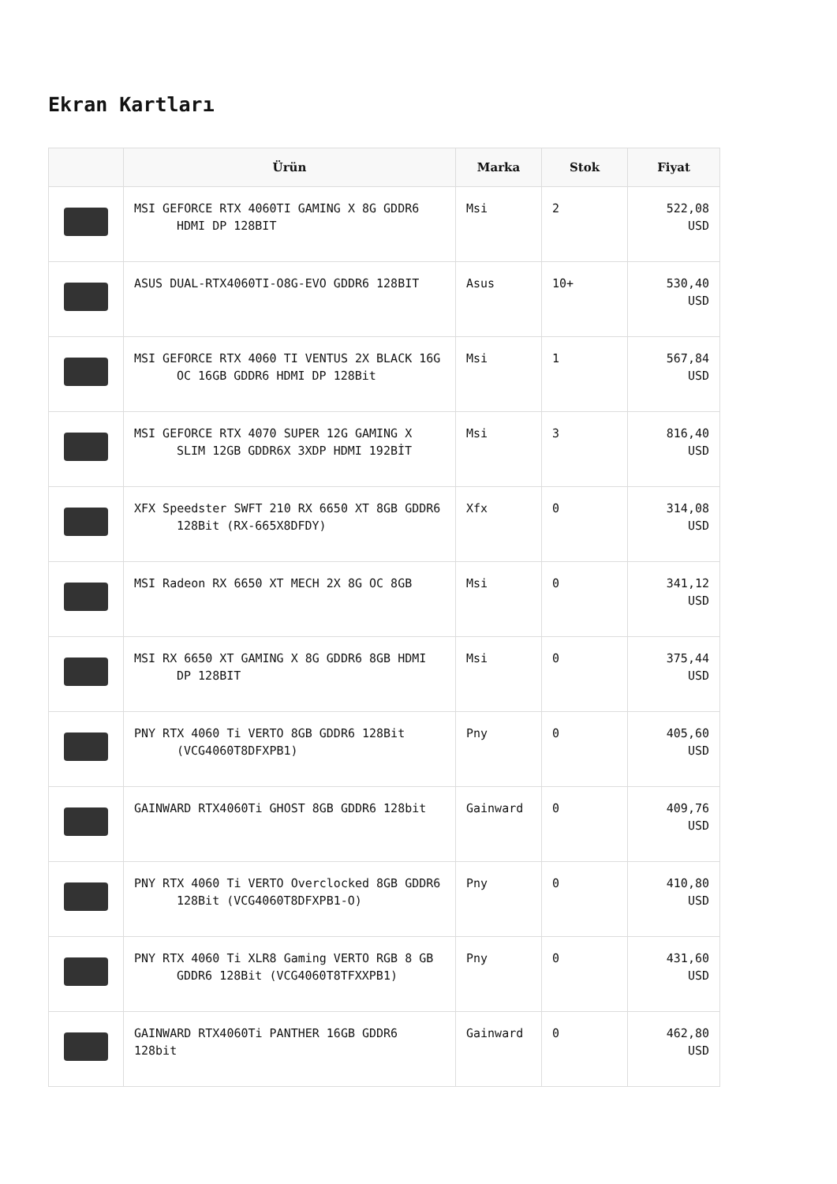Ekran Kartları
| | Ürün | Marka | Stok | Fiyat |
| --- | --- | --- | --- | --- |
| | MSI GEFORCE RTX 4060TI GAMING X 8G GDDR6 HDMI DP 128BIT | Msi | 2 | 522,08 USD |
| | ASUS DUAL-RTX4060TI-O8G-EVO GDDR6 128BIT | Asus | 10+ | 530,40 USD |
| | MSI GEFORCE RTX 4060 TI VENTUS 2X BLACK 16G OC 16GB GDDR6 HDMI DP 128Bit | Msi | 1 | 567,84 USD |
| | MSI GEFORCE RTX 4070 SUPER 12G GAMING X SLIM 12GB GDDR6X 3XDP HDMI 192BİT | Msi | 3 | 816,40 USD |
| | XFX Speedster SWFT 210 RX 6650 XT 8GB GDDR6 128Bit (RX-665X8DFDY) | Xfx | 0 | 314,08 USD |
| | MSI Radeon RX 6650 XT MECH 2X 8G OC 8GB | Msi | 0 | 341,12 USD |
| | MSI RX 6650 XT GAMING X 8G GDDR6 8GB HDMI DP 128BIT | Msi | 0 | 375,44 USD |
| | PNY RTX 4060 Ti VERTO 8GB GDDR6 128Bit (VCG4060T8DFXPB1) | Pny | 0 | 405,60 USD |
| | GAINWARD RTX4060Ti GHOST 8GB GDDR6 128bit | Gainward | 0 | 409,76 USD |
| | PNY RTX 4060 Ti VERTO Overclocked 8GB GDDR6 128Bit (VCG4060T8DFXPB1-O) | Pny | 0 | 410,80 USD |
| | PNY RTX 4060 Ti XLR8 Gaming VERTO RGB 8 GB GDDR6 128Bit (VCG4060T8TFXXPB1) | Pny | 0 | 431,60 USD |
| | GAINWARD RTX4060Ti PANTHER 16GB GDDR6 128bit | Gainward | 0 | 462,80 USD |